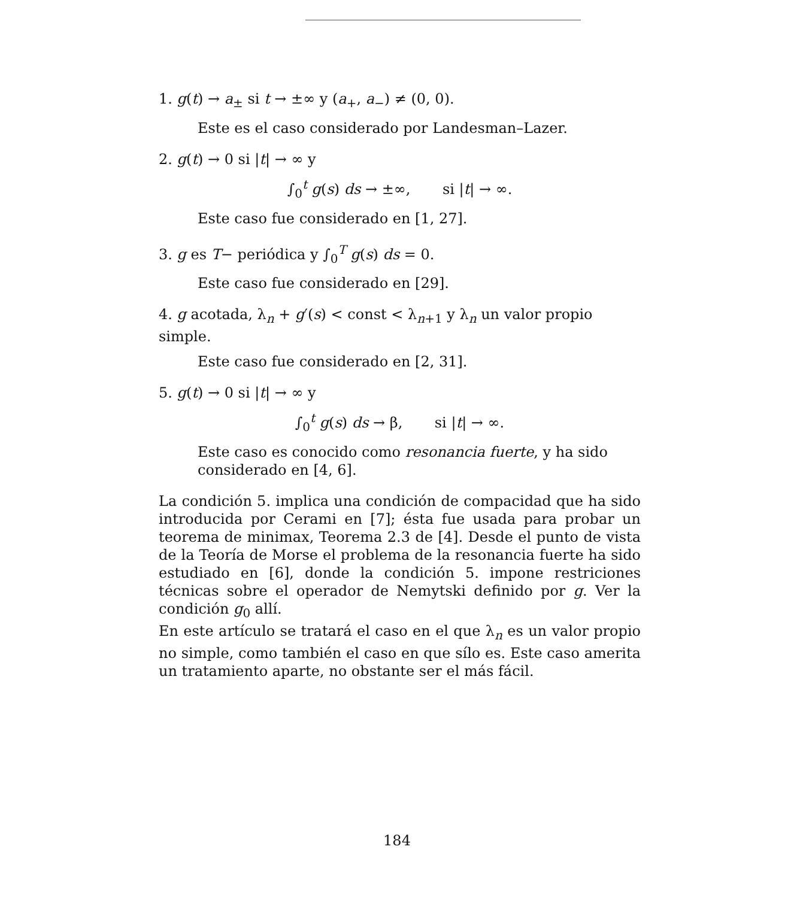1. g(t) → a<sub>±</sub> si t → ±∞ y (a<sub>+</sub>, a<sub>−</sub>) ≠ (0, 0).
Este es el caso considerado por Landesman–Lazer.
2. g(t) → 0 si |t| → ∞ y
∫<sub>0</sub><sup>t</sup> g(s) ds → ±∞, si |t| → ∞.
Este caso fue considerado en [1, 27].
3. g es T− periódica y ∫<sub>0</sub><sup>T</sup> g(s) ds = 0.
Este caso fue considerado en [29].
4. g acotada, λ<sub>n</sub> + g′(s) < const < λ<sub>n+1</sub> y λ<sub>n</sub> un valor propio simple.
Este caso fue considerado en [2, 31].
5. g(t) → 0 si |t| → ∞ y
∫<sub>0</sub><sup>t</sup> g(s) ds → β, si |t| → ∞.
Este caso es conocido como resonancia fuerte, y ha sido considerado en [4, 6].
La condición 5. implica una condición de compacidad que ha sido introducida por Cerami en [7]; ésta fue usada para probar un teorema de minimax, Teorema 2.3 de [4]. Desde el punto de vista de la Teoría de Morse el problema de la resonancia fuerte ha sido estudiado en [6], donde la condición 5. impone restriciones técnicas sobre el operador de Nemytski definido por g. Ver la condición g<sub>0</sub> allí.
En este artículo se tratará el caso en el que λ<sub>n</sub> es un valor propio no simple, como también el caso en que sílo es. Este caso amerita un tratamiento aparte, no obstante ser el más fácil.
184